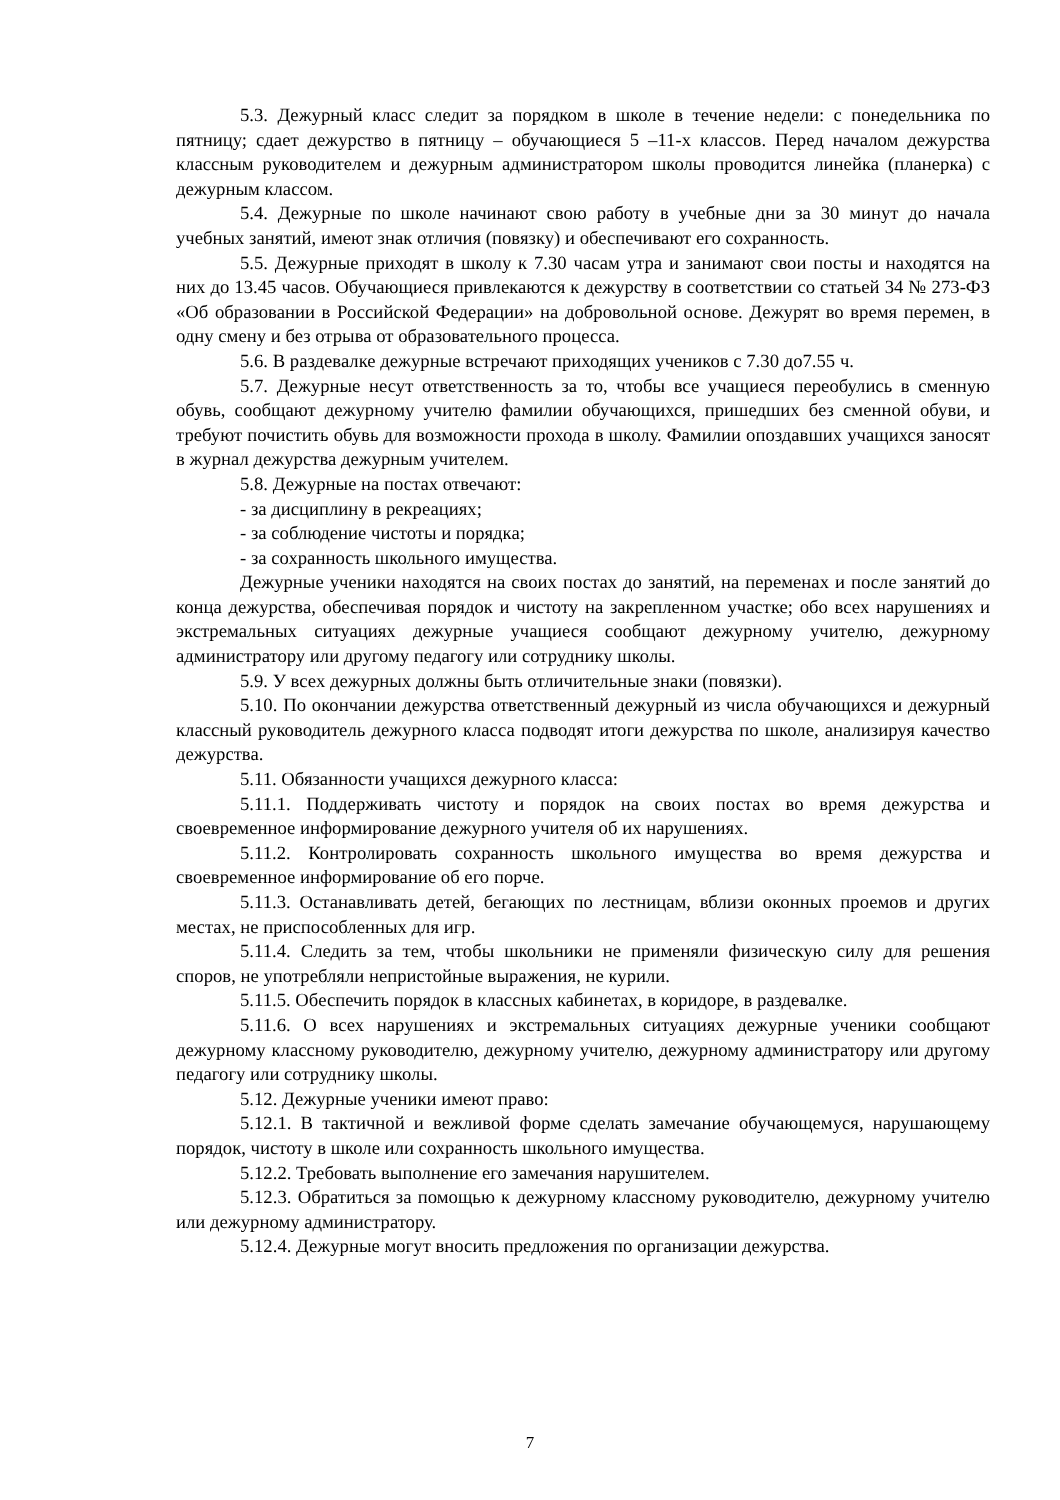5.3. Дежурный класс следит за порядком в школе в течение недели: с понедельника по пятницу; сдает дежурство в пятницу – обучающиеся 5 –11-х классов. Перед началом дежурства классным руководителем и дежурным администратором школы проводится линейка (планерка) с дежурным классом.
5.4. Дежурные по школе начинают свою работу в учебные дни за 30 минут до начала учебных занятий, имеют знак отличия (повязку) и обеспечивают его сохранность.
5.5. Дежурные приходят в школу к 7.30 часам утра и занимают свои посты и находятся на них до 13.45 часов. Обучающиеся привлекаются к дежурству в соответствии со статьей 34 № 273-ФЗ «Об образовании в Российской Федерации» на добровольной основе. Дежурят во время перемен, в одну смену и без отрыва от образовательного процесса.
5.6. В раздевалке дежурные встречают приходящих учеников с 7.30 до7.55 ч.
5.7. Дежурные несут ответственность за то, чтобы все учащиеся переобулись в сменную обувь, сообщают дежурному учителю фамилии обучающихся, пришедших без сменной обуви, и требуют почистить обувь для возможности прохода в школу. Фамилии опоздавших учащихся заносят в журнал дежурства дежурным учителем.
5.8. Дежурные на постах отвечают:
- за дисциплину в рекреациях;
- за соблюдение чистоты и порядка;
- за сохранность школьного имущества.
Дежурные ученики находятся на своих постах до занятий, на переменах и после занятий до конца дежурства, обеспечивая порядок и чистоту на закрепленном участке; обо всех нарушениях и экстремальных ситуациях дежурные учащиеся сообщают дежурному учителю, дежурному администратору или другому педагогу или сотруднику школы.
5.9. У всех дежурных должны быть отличительные знаки (повязки).
5.10. По окончании дежурства ответственный дежурный из числа обучающихся и дежурный классный руководитель дежурного класса подводят итоги дежурства по школе, анализируя качество дежурства.
5.11. Обязанности учащихся дежурного класса:
5.11.1. Поддерживать чистоту и порядок на своих постах во время дежурства и своевременное информирование дежурного учителя об их нарушениях.
5.11.2. Контролировать сохранность школьного имущества во время дежурства и своевременное информирование об его порче.
5.11.3. Останавливать детей, бегающих по лестницам, вблизи оконных проемов и других местах, не приспособленных для игр.
5.11.4. Следить за тем, чтобы школьники не применяли физическую силу для решения споров, не употребляли непристойные выражения, не курили.
5.11.5. Обеспечить порядок в классных кабинетах, в коридоре, в раздевалке.
5.11.6. О всех нарушениях и экстремальных ситуациях дежурные ученики сообщают дежурному классному руководителю, дежурному учителю, дежурному администратору или другому педагогу или сотруднику школы.
5.12. Дежурные ученики имеют право:
5.12.1. В тактичной и вежливой форме сделать замечание обучающемуся, нарушающему порядок, чистоту в школе или сохранность школьного имущества.
5.12.2. Требовать выполнение его замечания нарушителем.
5.12.3. Обратиться за помощью к дежурному классному руководителю, дежурному учителю или дежурному администратору.
5.12.4. Дежурные могут вносить предложения по организации дежурства.
7